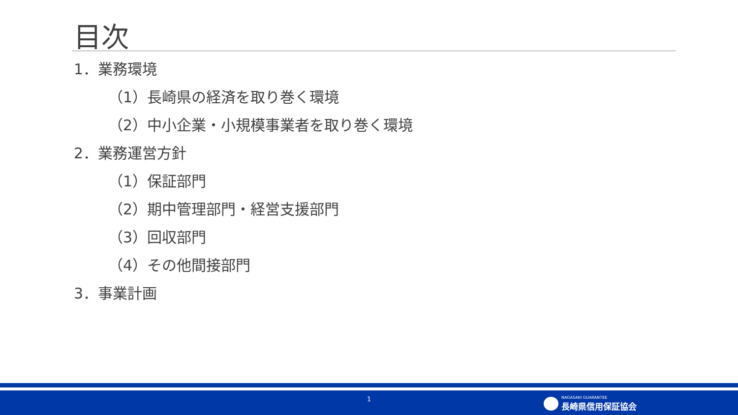目次
1．業務環境
（1）長崎県の経済を取り巻く環境
（2）中小企業・小規模事業者を取り巻く環境
2．業務運営方針
（1）保証部門
（2）期中管理部門・経営支援部門
（3）回収部門
（4）その他間接部門
3．事業計画
1
NAGASAKI GUARANTEE
長崎県信用保証協会